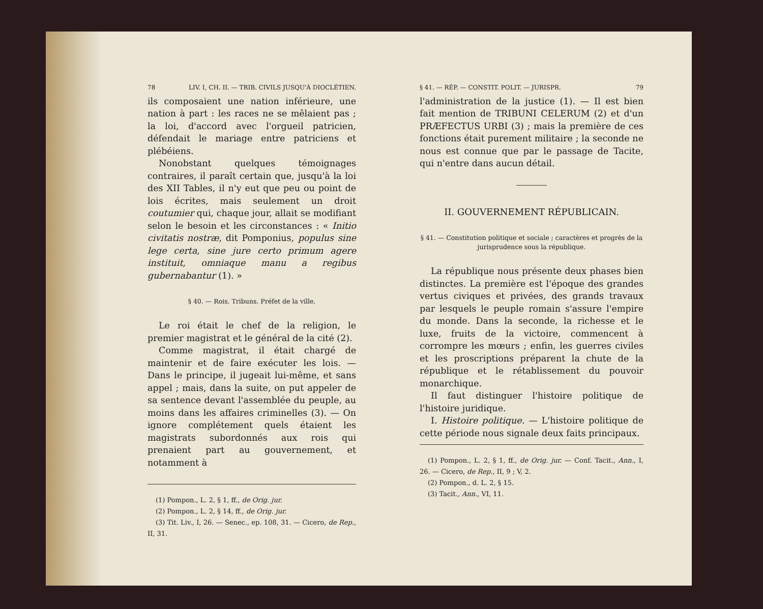78 LIV. I, CH. II. — TRIB. CIVILS JUSQU'À DIOCLÉTIEN.
ils composaient une nation inférieure, une nation à part : les races ne se mêlaient pas ; la loi, d'accord avec l'orgueil patricien, défendait le mariage entre patriciens et plébéiens.
Nonobstant quelques témoignages contraires, il paraît certain que, jusqu'à la loi des XII Tables, il n'y eut que peu ou point de lois écrites, mais seulement un droit coutumier qui, chaque jour, allait se modifiant selon le besoin et les circonstances : « Initio civitatis nostræ, dit Pomponius, populus sine lege certa, sine jure certo primum agere instituit, omniaque manu a regibus gubernabantur (1). »
§ 40. — Rois. Tribuns. Préfet de la ville.
Le roi était le chef de la religion, le premier magistrat et le général de la cité (2).
Comme magistrat, il était chargé de maintenir et de faire exécuter les lois. — Dans le principe, il jugeait lui-même, et sans appel ; mais, dans la suite, on put appeler de sa sentence devant l'assemblée du peuple, au moins dans les affaires criminelles (3). — On ignore complétement quels étaient les magistrats subordonnés aux rois qui prenaient part au gouvernement, et notamment à
(1) Pompon., L. 2, § 1, ff., de Orig. jur.
(2) Pompon., L. 2, § 14, ff., de Orig. jur.
(3) Tit. Liv., I, 26. — Senec., ep. 108, 31. — Cicero, de Rep., II, 31.
§ 41. — RÉP. — CONSTIT. POLIT. — JURISPR. 79
l'administration de la justice (1). — Il est bien fait mention de TRIBUNI CELERUM (2) et d'un PRÆFECTUS URBI (3) ; mais la première de ces fonctions était purement militaire ; la seconde ne nous est connue que par le passage de Tacite, qui n'entre dans aucun détail.
II. GOUVERNEMENT RÉPUBLICAIN.
§ 41. — Constitution politique et sociale ; caractères et progrès de la jurisprudence sous la république.
La république nous présente deux phases bien distinctes. La première est l'époque des grandes vertus civiques et privées, des grands travaux par lesquels le peuple romain s'assure l'empire du monde. Dans la seconde, la richesse et le luxe, fruits de la victoire, commencent à corrompre les mœurs ; enfin, les guerres civiles et les proscriptions préparent la chute de la république et le rétablissement du pouvoir monarchique.
Il faut distinguer l'histoire politique de l'histoire juridique.
I. Histoire politique. — L'histoire politique de cette période nous signale deux faits principaux.
(1) Pompon., L. 2, § 1, ff., de Orig. jur. — Conf. Tacit., Ann., I, 26. — Cicero, de Rep., II, 9 ; V, 2.
(2) Pompon., d. L. 2, § 15.
(3) Tacit., Ann., VI, 11.